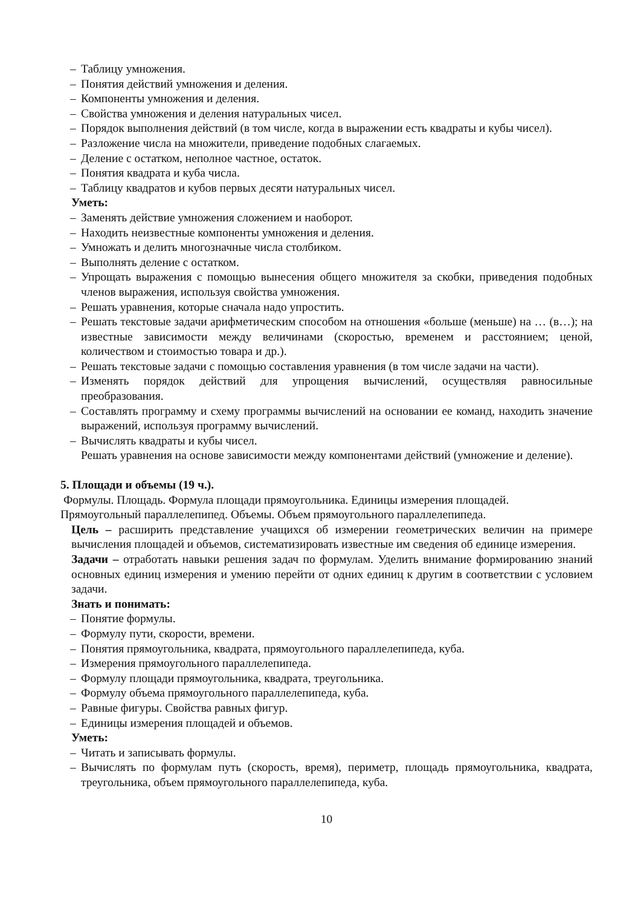– Таблицу умножения.
– Понятия действий умножения и деления.
– Компоненты умножения и деления.
– Свойства умножения и деления натуральных чисел.
– Порядок выполнения действий (в том числе, когда в выражении есть квадраты и кубы чисел).
– Разложение числа на множители, приведение подобных слагаемых.
– Деление с остатком, неполное частное, остаток.
– Понятия квадрата и куба числа.
– Таблицу квадратов и кубов первых десяти натуральных чисел.
Уметь:
– Заменять действие умножения сложением и наоборот.
– Находить неизвестные компоненты умножения и деления.
– Умножать и делить многозначные числа столбиком.
– Выполнять деление с остатком.
– Упрощать выражения с помощью вынесения общего множителя за скобки, приведения подобных членов выражения, используя свойства умножения.
– Решать уравнения, которые сначала надо упростить.
– Решать текстовые задачи арифметическим способом на отношения «больше (меньше) на … (в…); на известные зависимости между величинами (скоростью, временем и расстоянием; ценой, количеством и стоимостью товара и др.).
– Решать текстовые задачи с помощью составления уравнения (в том числе задачи на части).
– Изменять порядок действий для упрощения вычислений, осуществляя равносильные преобразования.
– Составлять программу и схему программы вычислений на основании ее команд, находить значение выражений, используя программу вычислений.
– Вычислять квадраты и кубы чисел.
Решать уравнения на основе зависимости между компонентами действий (умножение и деление).
5. Площади и объемы (19 ч.).
Формулы. Площадь. Формула площади прямоугольника. Единицы измерения площадей.
Прямоугольный параллелепипед. Объемы. Объем прямоугольного параллелепипеда.
Цель – расширить представление учащихся об измерении геометрических величин на примере вычисления площадей и объемов, систематизировать известные им сведения об единице измерения.
Задачи – отработать навыки решения задач по формулам. Уделить внимание формированию знаний основных единиц измерения и умению перейти от одних единиц к другим в соответствии с условием задачи.
Знать и понимать:
– Понятие формулы.
– Формулу пути, скорости, времени.
– Понятия прямоугольника, квадрата, прямоугольного параллелепипеда, куба.
– Измерения прямоугольного параллелепипеда.
– Формулу площади прямоугольника, квадрата, треугольника.
– Формулу объема прямоугольного параллелепипеда, куба.
– Равные фигуры. Свойства равных фигур.
– Единицы измерения площадей и объемов.
Уметь:
– Читать и записывать формулы.
– Вычислять по формулам путь (скорость, время), периметр, площадь прямоугольника, квадрата, треугольника, объем прямоугольного параллелепипеда, куба.
10